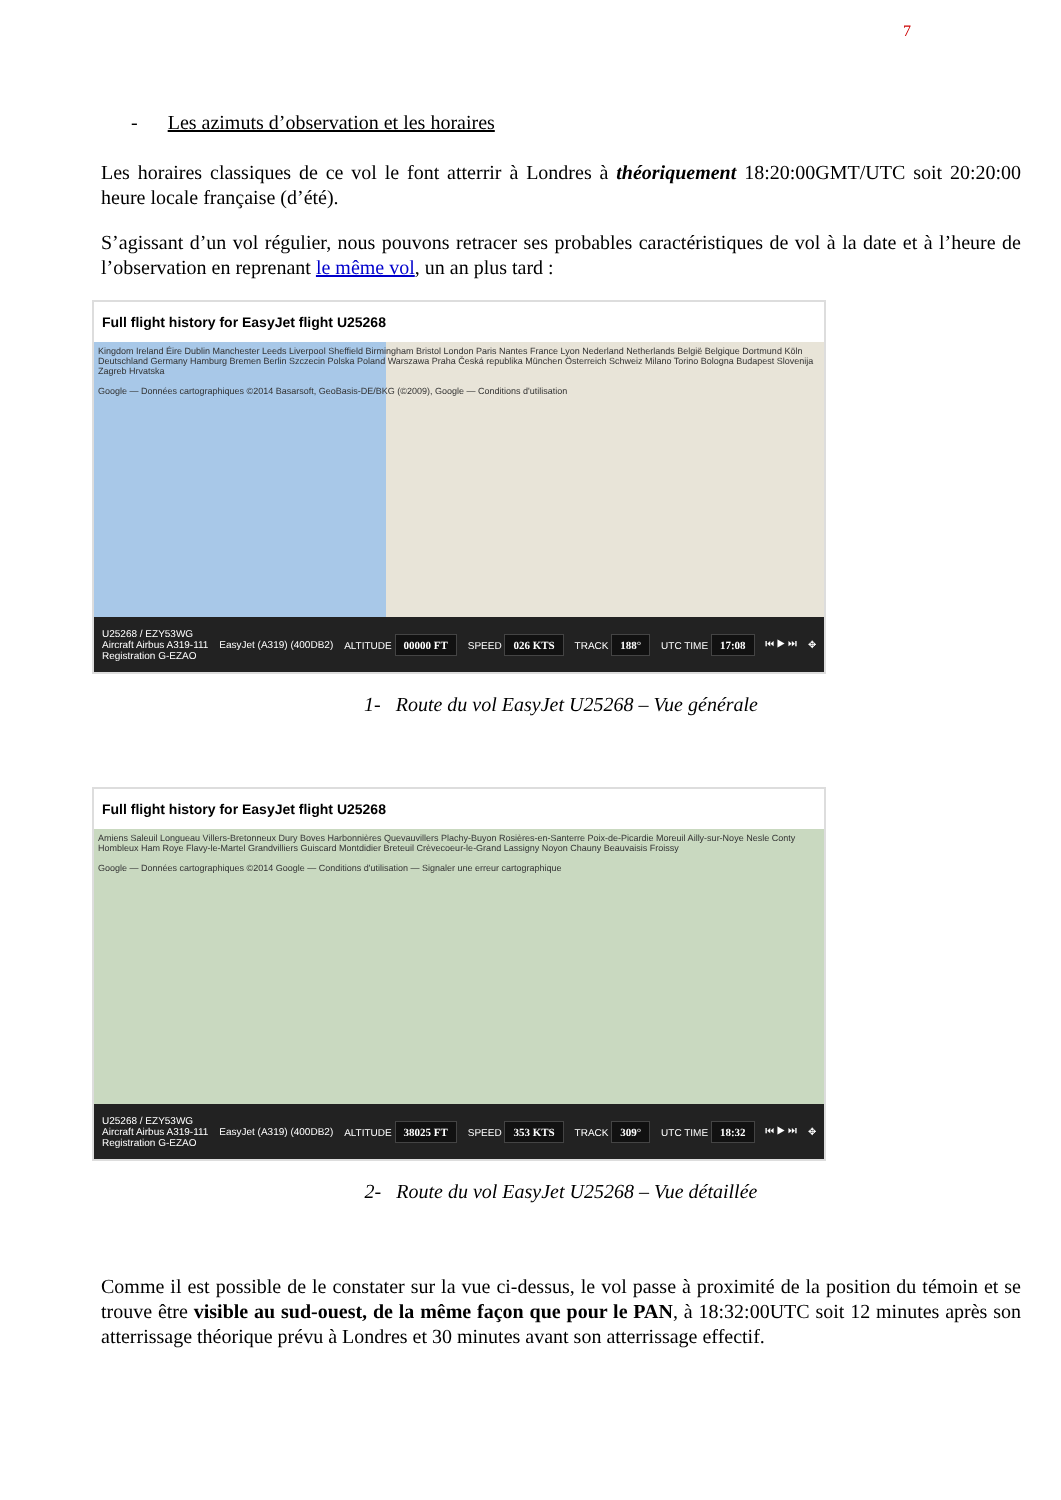7
- Les azimuts d’observation et les horaires
Les horaires classiques de ce vol le font atterrir à Londres à théoriquement 18:20:00GMT/UTC soit 20:20:00 heure locale française (d’été).
S’agissant d’un vol régulier, nous pouvons retracer ses probables caractéristiques de vol à la date et à l’heure de l’observation en reprenant le même vol, un an plus tard :
Full flight history for EasyJet flight U25268
Kingdom Ireland Éire Dublin Manchester Leeds Liverpool Sheffield Birmingham Bristol London Paris Nantes France Lyon Nederland Netherlands België Belgique Dortmund Köln Deutschland Germany Hamburg Bremen Berlin Szczecin Polska Poland Warszawa Praha Česká republika München Österreich Schweiz Milano Torino Bologna Budapest Slovenija Zagreb Hrvatska
Google — Données cartographiques ©2014 Basarsoft, GeoBasis-DE/BKG (©2009), Google — Conditions d'utilisation
U25268 / EZY53WG
Aircraft Airbus A319-111
Registration G-EZAO EasyJet (A319) (400DB2) ALTITUDE 00000 FT SPEED 026 KTS TRACK 188° UTC TIME 17:08 ⏮ ▶ ⏭ ✥
1- Route du vol EasyJet U25268 – Vue générale
Full flight history for EasyJet flight U25268
Amiens Saleuil Longueau Villers-Bretonneux Dury Boves Harbonnières Quevauvillers Plachy-Buyon Rosières-en-Santerre Poix-de-Picardie Moreuil Ailly-sur-Noye Nesle Conty Hombleux Ham Roye Flavy-le-Martel Grandvilliers Guiscard Montdidier Breteuil Crèvecoeur-le-Grand Lassigny Noyon Chauny Beauvaisis Froissy
Google — Données cartographiques ©2014 Google — Conditions d'utilisation — Signaler une erreur cartographique
U25268 / EZY53WG
Aircraft Airbus A319-111
Registration G-EZAO EasyJet (A319) (400DB2) ALTITUDE 38025 FT SPEED 353 KTS TRACK 309° UTC TIME 18:32 ⏮ ▶ ⏭ ✥
2- Route du vol EasyJet U25268 – Vue détaillée
Comme il est possible de le constater sur la vue ci-dessus, le vol passe à proximité de la position du témoin et se trouve être visible au sud-ouest, de la même façon que pour le PAN, à 18:32:00UTC soit 12 minutes après son atterrissage théorique prévu à Londres et 30 minutes avant son atterrissage effectif.